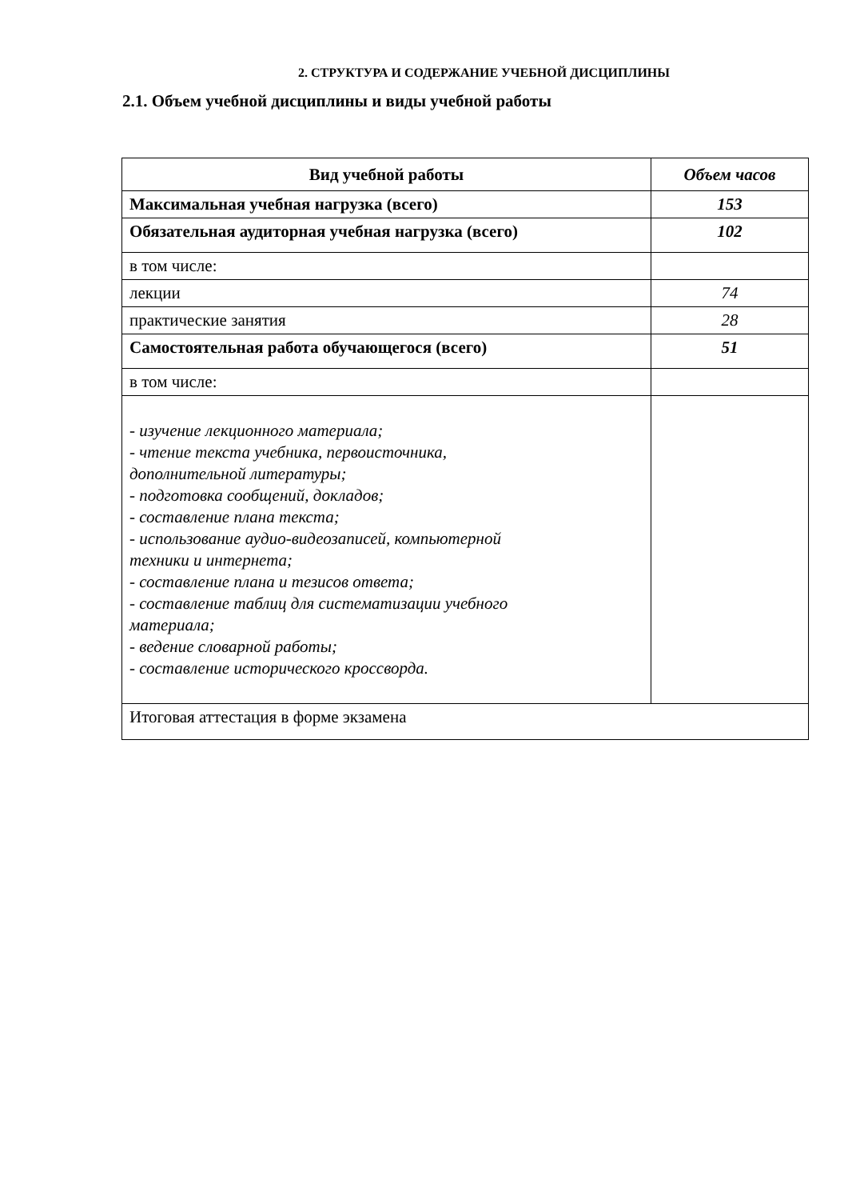2. СТРУКТУРА И СОДЕРЖАНИЕ УЧЕБНОЙ ДИСЦИПЛИНЫ
2.1. Объем учебной дисциплины и виды учебной работы
| Вид учебной работы | Объем часов |
| --- | --- |
| Максимальная учебная нагрузка (всего) | 153 |
| Обязательная аудиторная учебная нагрузка (всего) | 102 |
| в том числе: | |
| лекции | 74 |
| практические занятия | 28 |
| Самостоятельная работа обучающегося (всего) | 51 |
| в том числе: | |
| - изучение лекционного материала; - чтение текста учебника, первоисточника, дополнительной литературы; - подготовка сообщений, докладов; - составление плана текста; - использование аудио-видеозаписей, компьютерной техники и интернета; - составление плана и тезисов ответа; - составление таблиц для систематизации учебного материала; - ведение словарной работы; - составление исторического кроссворда. | |
| Итоговая аттестация в форме экзамена | |